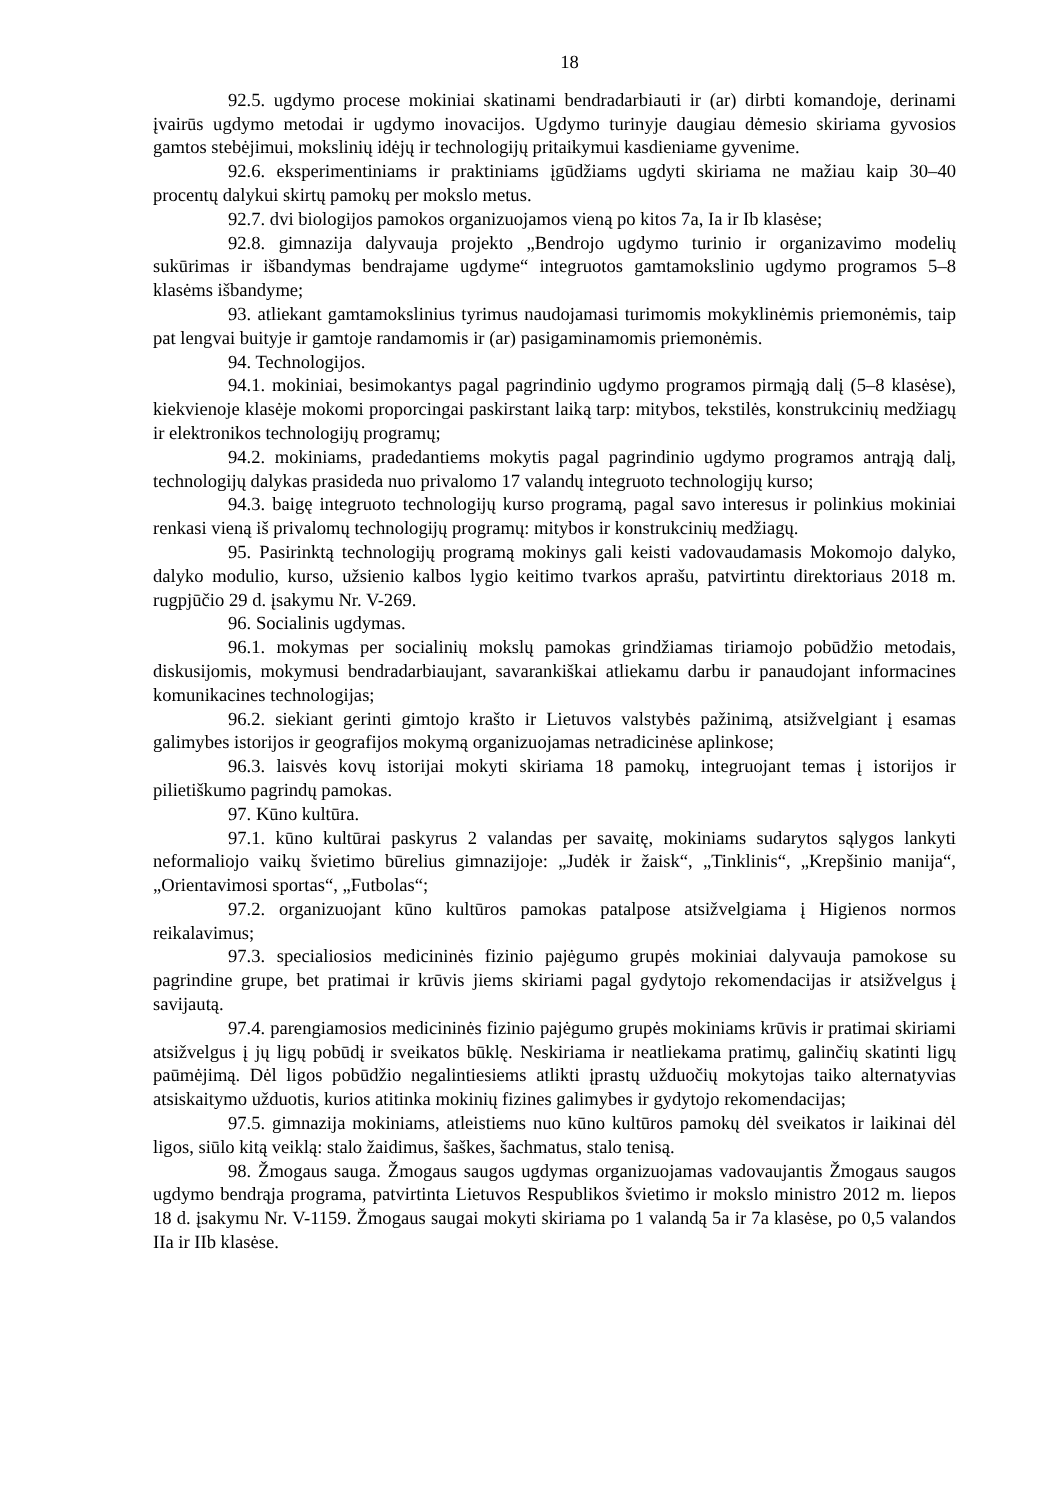18
92.5. ugdymo procese mokiniai skatinami bendradarbiauti ir (ar) dirbti komandoje, derinami įvairūs ugdymo metodai ir ugdymo inovacijos. Ugdymo turinyje daugiau dėmesio skiriama gyvosios gamtos stebėjimui, mokslinių idėjų ir technologijų pritaikymui kasdieniame gyvenime.
92.6. eksperimentiniams ir praktiniams įgūdžiams ugdyti skiriama ne mažiau kaip 30–40 procentų dalykui skirtų pamokų per mokslo metus.
92.7. dvi biologijos pamokos organizuojamos vieną po kitos 7a, Ia ir Ib klasėse;
92.8. gimnazija dalyvauja projekto „Bendrojo ugdymo turinio ir organizavimo modelių sukūrimas ir išbandymas bendrajame ugdyme“ integruotos gamtamokslinio ugdymo programos 5–8 klasėms išbandyme;
93. atliekant gamtamokslinius tyrimus naudojamasi turimomis mokyklinėmis priemonėmis, taip pat lengvai buityje ir gamtoje randamomis ir (ar) pasigaminamomis priemonėmis.
94. Technologijos.
94.1. mokiniai, besimokantys pagal pagrindinio ugdymo programos pirmąją dalį (5–8 klasėse), kiekvienoje klasėje mokomi proporcingai paskirstant laiką tarp: mitybos, tekstilės, konstrukcinių medžiagų ir elektronikos technologijų programų;
94.2. mokiniams, pradedantiems mokytis pagal pagrindinio ugdymo programos antrąją dalį, technologijų dalykas prasideda nuo privalomo 17 valandų integruoto technologijų kurso;
94.3. baigę integruoto technologijų kurso programą, pagal savo interesus ir polinkius mokiniai renkasi vieną iš privalomų technologijų programų: mitybos ir konstrukcinių medžiagų.
95. Pasirinktą technologijų programą mokinys gali keisti vadovaudamasis Mokomojo dalyko, dalyko modulio, kurso, užsienio kalbos lygio keitimo tvarkos aprašu, patvirtintu direktoriaus 2018 m. rugpjūčio 29 d. įsakymu Nr. V-269.
96. Socialinis ugdymas.
96.1. mokymas per socialinių mokslų pamokas grindžiamas tiriamojo pobūdžio metodais, diskusijomis, mokymusi bendradarbiaujant, savarankiškai atliekamu darbu ir panaudojant informacines komunikacines technologijas;
96.2. siekiant gerinti gimtojo krašto ir Lietuvos valstybės pažinimą, atsižvelgiant į esamas galimybes istorijos ir geografijos mokymą organizuojamas netradicinėse aplinkose;
96.3. laisvės kovų istorijai mokyti skiriama 18 pamokų, integruojant temas į istorijos ir pilietiškumo pagrindų pamokas.
97. Kūno kultūra.
97.1. kūno kultūrai paskyrus 2 valandas per savaitę, mokiniams sudarytos sąlygos lankyti neformaliojo vaikų švietimo būrelius gimnazijoje: „Judėk ir žaisk“, „Tinklinis“, „Krepšinio manija“, „Orientavimosi sportas“, „Futbolas“;
97.2. organizuojant kūno kultūros pamokas patalpose atsižvelgiama į Higienos normos reikalavimus;
97.3. specialiosios medicininės fizinio pajėgumo grupės mokiniai dalyvauja pamokose su pagrindine grupe, bet pratimai ir krūvis jiems skiriami pagal gydytojo rekomendacijas ir atsižvelgus į savijautą.
97.4. parengiamosios medicininės fizinio pajėgumo grupės mokiniams krūvis ir pratimai skiriami atsižvelgus į jų ligų pobūdį ir sveikatos būklę. Neskiriama ir neatliekama pratimų, galinčių skatinti ligų paūmėjimą. Dėl ligos pobūdžio negalintiesiems atlikti įprastų užduočių mokytojas taiko alternatyvias atsiskaitymo užduotis, kurios atitinka mokinių fizines galimybes ir gydytojo rekomendacijas;
97.5. gimnazija mokiniams, atleistiems nuo kūno kultūros pamokų dėl sveikatos ir laikinai dėl ligos, siūlo kitą veiklą: stalo žaidimus, šaškes, šachmatus, stalo tenisą.
98. Žmogaus sauga. Žmogaus saugos ugdymas organizuojamas vadovaujantis Žmogaus saugos ugdymo bendrąja programa, patvirtinta Lietuvos Respublikos švietimo ir mokslo ministro 2012 m. liepos 18 d. įsakymu Nr. V-1159. Žmogaus saugai mokyti skiriama po 1 valandą 5a ir 7a klasėse, po 0,5 valandos IIa ir IIb klasėse.